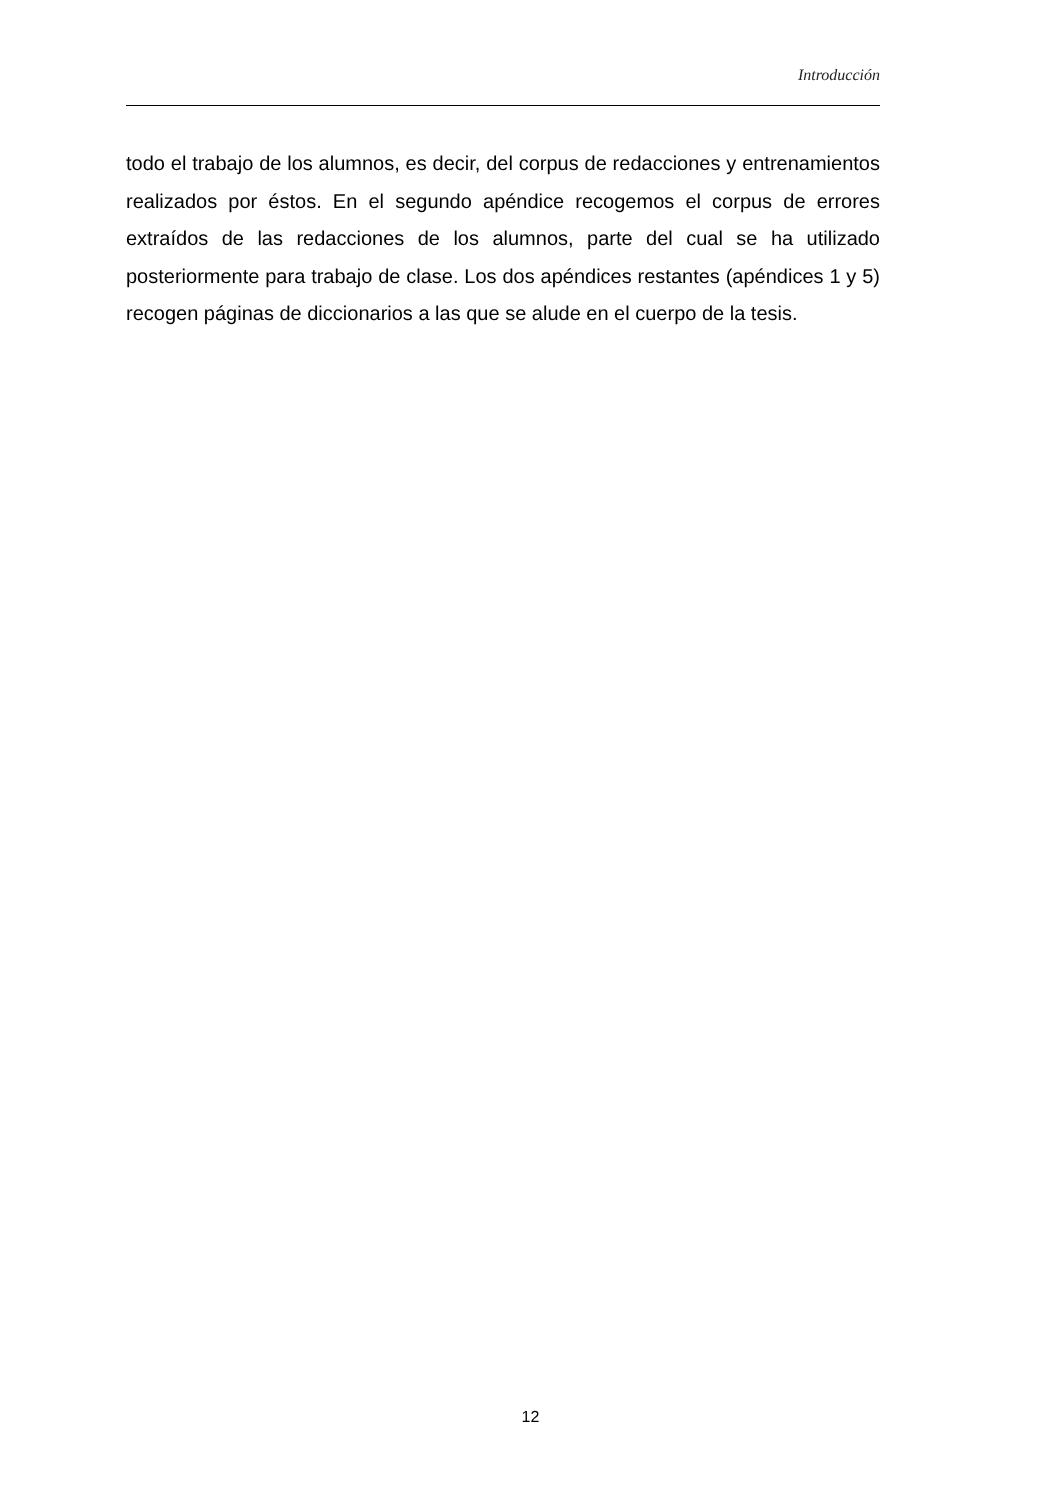Introducción
todo el trabajo de los alumnos, es decir, del corpus de redacciones y entrenamientos realizados por éstos. En el segundo apéndice recogemos el corpus de errores extraídos de las redacciones de los alumnos, parte del cual se ha utilizado posteriormente para trabajo de clase. Los dos apéndices restantes (apéndices 1 y 5) recogen páginas de diccionarios a las que se alude en el cuerpo de la tesis.
12